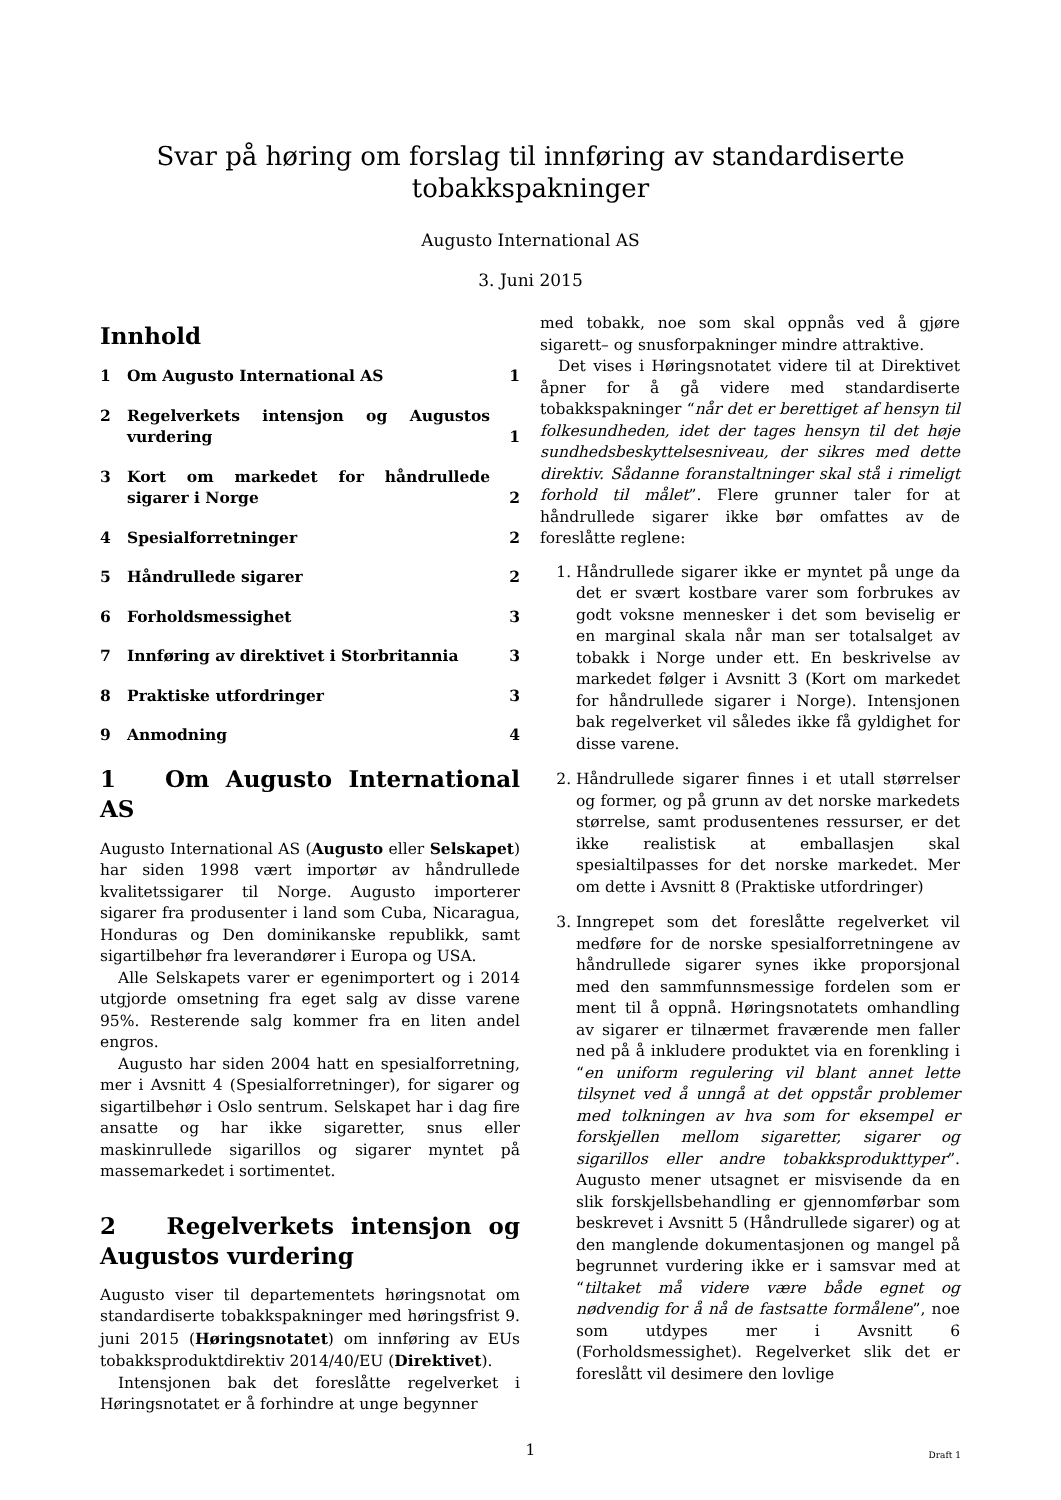Svar på høring om forslag til innføring av standardiserte tobakkspakninger
Augusto International AS
3. Juni 2015
Innhold
1 Om Augusto International AS 1
2 Regelverkets intensjon og Augustos vurdering 1
3 Kort om markedet for håndrullede sigarer i Norge 2
4 Spesialforretninger 2
5 Håndrullede sigarer 2
6 Forholdsmessighet 3
7 Innføring av direktivet i Storbritannia 3
8 Praktiske utfordringer 3
9 Anmodning 4
1 Om Augusto International AS
Augusto International AS (Augusto eller Selskapet) har siden 1998 vært importør av håndrullede kvalitetssigarer til Norge. Augusto importerer sigarer fra produsenter i land som Cuba, Nicaragua, Honduras og Den dominikanske republikk, samt sigartilbehør fra leverandører i Europa og USA.
Alle Selskapets varer er egenimportert og i 2014 utgjorde omsetning fra eget salg av disse varene 95%. Resterende salg kommer fra en liten andel engros.
Augusto har siden 2004 hatt en spesialforretning, mer i Avsnitt 4 (Spesialforretninger), for sigarer og sigartilbehør i Oslo sentrum. Selskapet har i dag fire ansatte og har ikke sigaretter, snus eller maskinrullede sigarillos og sigarer myntet på massemarkedet i sortimentet.
2 Regelverkets intensjon og Augustos vurdering
Augusto viser til departementets høringsnotat om standardiserte tobakkspakninger med høringsfrist 9. juni 2015 (Høringsnotatet) om innføring av EUs tobakksproduktdirektiv 2014/40/EU (Direktivet).
Intensjonen bak det foreslåtte regelverket i Høringsnotatet er å forhindre at unge begynner
med tobakk, noe som skal oppnås ved å gjøre sigarett– og snusforpakninger mindre attraktive.
Det vises i Høringsnotatet videre til at Direktivet åpner for å gå videre med standardiserte tobakkspakninger “når det er berettiget af hensyn til folkesundheden, idet der tages hensyn til det høje sundhedsbeskyttelsesniveau, der sikres med dette direktiv. Sådanne foranstaltninger skal stå i rimeligt forhold til målet”. Flere grunner taler for at håndrullede sigarer ikke bør omfattes av de foreslåtte reglene:
1. Håndrullede sigarer ikke er myntet på unge da det er svært kostbare varer som forbrukes av godt voksne mennesker i det som beviselig er en marginal skala når man ser totalsalget av tobakk i Norge under ett. En beskrivelse av markedet følger i Avsnitt 3 (Kort om markedet for håndrullede sigarer i Norge). Intensjonen bak regelverket vil således ikke få gyldighet for disse varene.
2. Håndrullede sigarer finnes i et utall størrelser og former, og på grunn av det norske markedets størrelse, samt produsentenes ressurser, er det ikke realistisk at emballasjen skal spesialtilpasses for det norske markedet. Mer om dette i Avsnitt 8 (Praktiske utfordringer)
3. Inngrepet som det foreslåtte regelverket vil medføre for de norske spesialforretningene av håndrullede sigarer synes ikke proporsjonal med den sammfunnsmessige fordelen som er ment til å oppnå. Høringsnotatets omhandling av sigarer er tilnærmet fraværende men faller ned på å inkludere produktet via en forenkling i “en uniform regulering vil blant annet lette tilsynet ved å unngå at det oppstår problemer med tolkningen av hva som for eksempel er forskjellen mellom sigaretter, sigarer og sigarillos eller andre tobakksprodukttyper”. Augusto mener utsagnet er misvisende da en slik forskjellsbehandling er gjennomførbar som beskrevet i Avsnitt 5 (Håndrullede sigarer) og at den manglende dokumentasjonen og mangel på begrunnet vurdering ikke er i samsvar med at “tiltaket må videre være både egnet og nødvendig for å nå de fastsatte formålene”, noe som utdypes mer i Avsnitt 6 (Forholdsmessighet). Regelverket slik det er foreslått vil desimere den lovlige
1 Draft 1